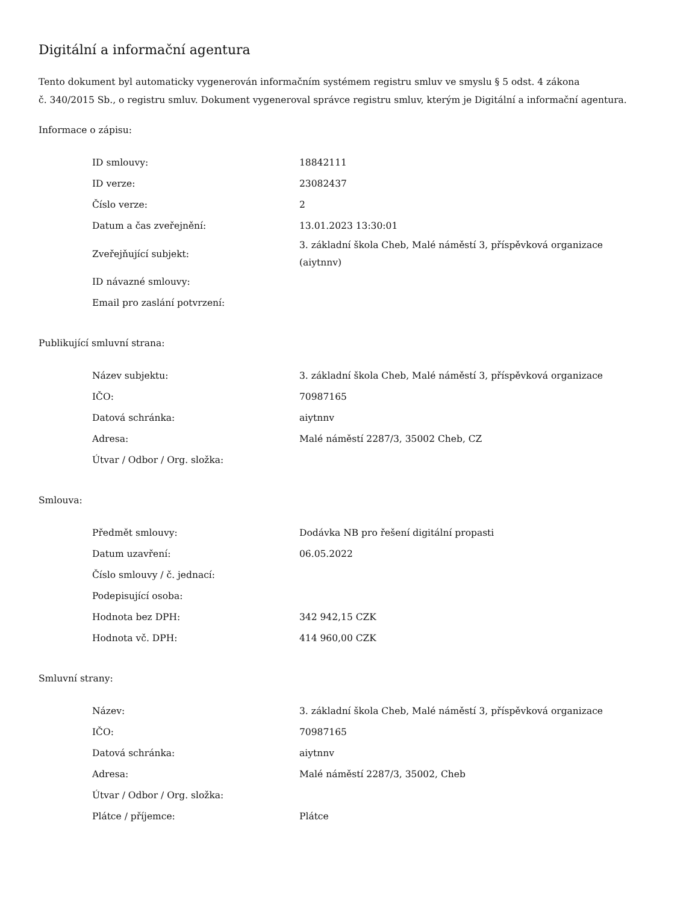Digitální a informační agentura
Tento dokument byl automaticky vygenerován informačním systémem registru smluv ve smyslu § 5 odst. 4 zákona
č. 340/2015 Sb., o registru smluv. Dokument vygeneroval správce registru smluv, kterým je Digitální a informační agentura.
Informace o zápisu:
| ID smlouvy: | 18842111 |
| ID verze: | 23082437 |
| Číslo verze: | 2 |
| Datum a čas zveřejnění: | 13.01.2023 13:30:01 |
| Zveřejňující subjekt: | 3. základní škola Cheb, Malé náměstí 3, příspěvková organizace (aiytnnv) |
| ID návazné smlouvy: | |
| Email pro zaslání potvrzení: | |
Publikující smluvní strana:
| Název subjektu: | 3. základní škola Cheb, Malé náměstí 3, příspěvková organizace |
| IČO: | 70987165 |
| Datová schránka: | aiytnnv |
| Adresa: | Malé náměstí 2287/3, 35002 Cheb, CZ |
| Útvar / Odbor / Org. složka: | |
Smlouva:
| Předmět smlouvy: | Dodávka NB pro řešení digitální propasti |
| Datum uzavření: | 06.05.2022 |
| Číslo smlouvy / č. jednací: | |
| Podepisující osoba: | |
| Hodnota bez DPH: | 342 942,15 CZK |
| Hodnota vč. DPH: | 414 960,00 CZK |
Smluvní strany:
| Název: | 3. základní škola Cheb, Malé náměstí 3, příspěvková organizace |
| IČO: | 70987165 |
| Datová schránka: | aiytnnv |
| Adresa: | Malé náměstí 2287/3, 35002, Cheb |
| Útvar / Odbor / Org. složka: | |
| Plátce / příjemce: | Plátce |